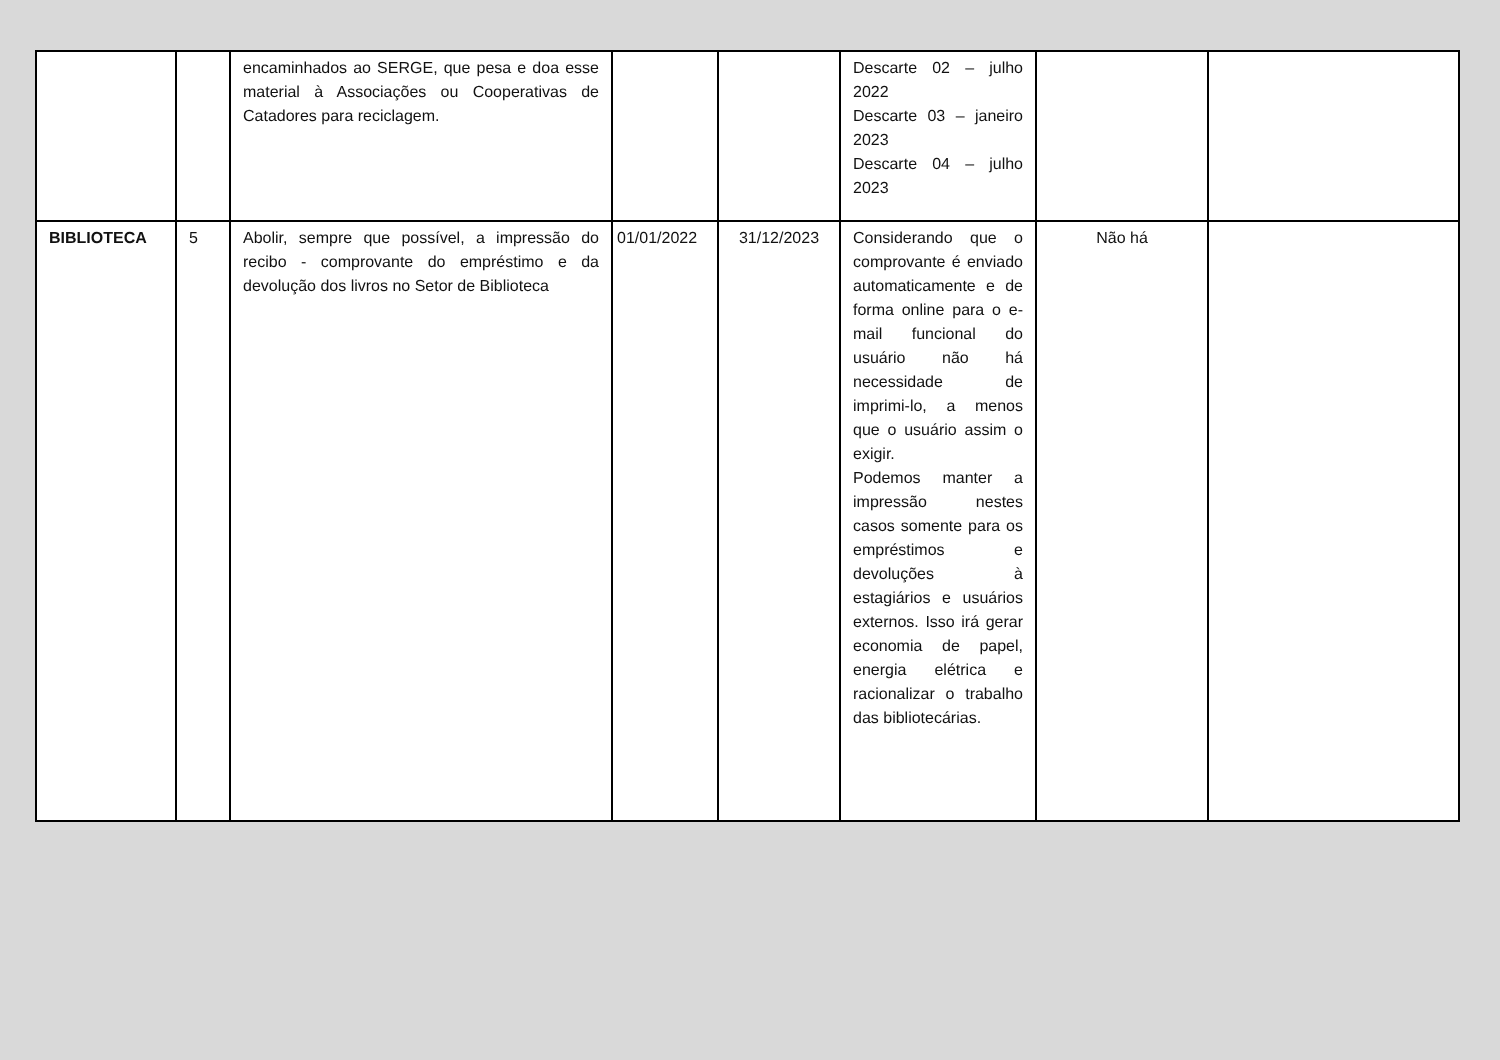| | | encaminhados ao SERGE, que pesa e doa esse material à Associações ou Cooperativas de Catadores para reciclagem. | | | Descarte 02 – julho 2022 Descarte 03 – janeiro 2023 Descarte 04 – julho 2023 | | |
| BIBLIOTECA | 5 | Abolir, sempre que possível, a impressão do recibo - comprovante do empréstimo e da devolução dos livros no Setor de Biblioteca | 01/01/2022 | 31/12/2023 | Considerando que o comprovante é enviado automaticamente e de forma online para o e-mail funcional do usuário não há necessidade de imprimi-lo, a menos que o usuário assim o exigir. Podemos manter a impressão nestes casos somente para os empréstimos e devoluções à estagiários e usuários externos. Isso irá gerar economia de papel, energia elétrica e racionalizar o trabalho das bibliotecárias. | Não há | |